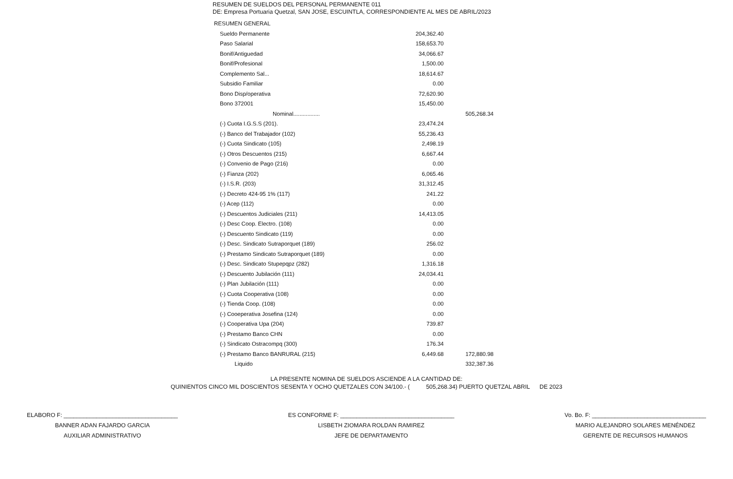RESUMEN DE SUELDOS DEL PERSONAL PERMANENTE 011
DE: Empresa Portuaria Quetzal, SAN JOSE, ESCUINTLA, CORRESPONDIENTE AL MES DE ABRIL/2023
| RESUMEN GENERAL | | |
| Sueldo Permanente | 204,362.40 | |
| Paso Salarial | 158,653.70 | |
| Bonif/Antiguedad | 34,066.67 | |
| Bonif/Profesional | 1,500.00 | |
| Complemento Sal... | 18,614.67 | |
| Subsidio Familiar | 0.00 | |
| Bono Disp/operativa | 72,620.90 | |
| Bono 372001 | 15,450.00 | |
| Nominal................. | | 505,268.34 |
| (-) Cuota I.G.S.S (201). | 23,474.24 | |
| (-) Banco del Trabajador (102) | 55,236.43 | |
| (-) Cuota Sindicato (105) | 2,498.19 | |
| (-) Otros Descuentos (215) | 6,667.44 | |
| (-) Convenio de Pago (216) | 0.00 | |
| (-) Fianza (202) | 6,065.46 | |
| (-) I.S.R. (203) | 31,312.45 | |
| (-) Decreto 424-95 1% (117) | 241.22 | |
| (-) Acep (112) | 0.00 | |
| (-) Descuentos Judiciales (211) | 14,413.05 | |
| (-) Desc Coop. Electro. (108) | 0.00 | |
| (-) Descuento Sindicato (119) | 0.00 | |
| (-) Desc. Sindicato Sutraporquet (189) | 256.02 | |
| (-) Prestamo Sindicato Sutraporquet (189) | 0.00 | |
| (-) Desc. Sindicato Stupepqpz (282) | 1,316.18 | |
| (-) Descuento Jubilación (111) | 24,034.41 | |
| (-) Plan Jubilación (111) | 0.00 | |
| (-) Cuota Cooperativa (108) | 0.00 | |
| (-) Tienda Coop. (108) | 0.00 | |
| (-) Cooeperativa Josefina (124) | 0.00 | |
| (-) Cooperativa Upa (204) | 739.87 | |
| (-) Prestamo Banco CHN | 0.00 | |
| (-) Sindicato Ostracompq (300) | 176.34 | |
| (-) Prestamo Banco BANRURAL (215) | 6,449.68 | 172,880.98 |
| Liquido | | 332,387.36 |
LA PRESENTE NOMINA DE SUELDOS ASCIENDE A LA CANTIDAD DE:
QUINIENTOS CINCO MIL DOSCIENTOS SESENTA Y OCHO QUETZALES CON 34/100.- ( 505,268.34) PUERTO QUETZAL ABRIL DE 2023
ELABORO F: ___________________________________
BANNER ADAN FAJARDO GARCIA
AUXILIAR ADMINISTRATIVO
ES CONFORME F: ___________________________________
LISBETH ZIOMARA ROLDAN RAMIREZ
JEFE DE DEPARTAMENTO
Vo. Bo. F: ___________________________________
MARIO ALEJANDRO SOLARES MENÉNDEZ
GERENTE DE RECURSOS HUMANOS